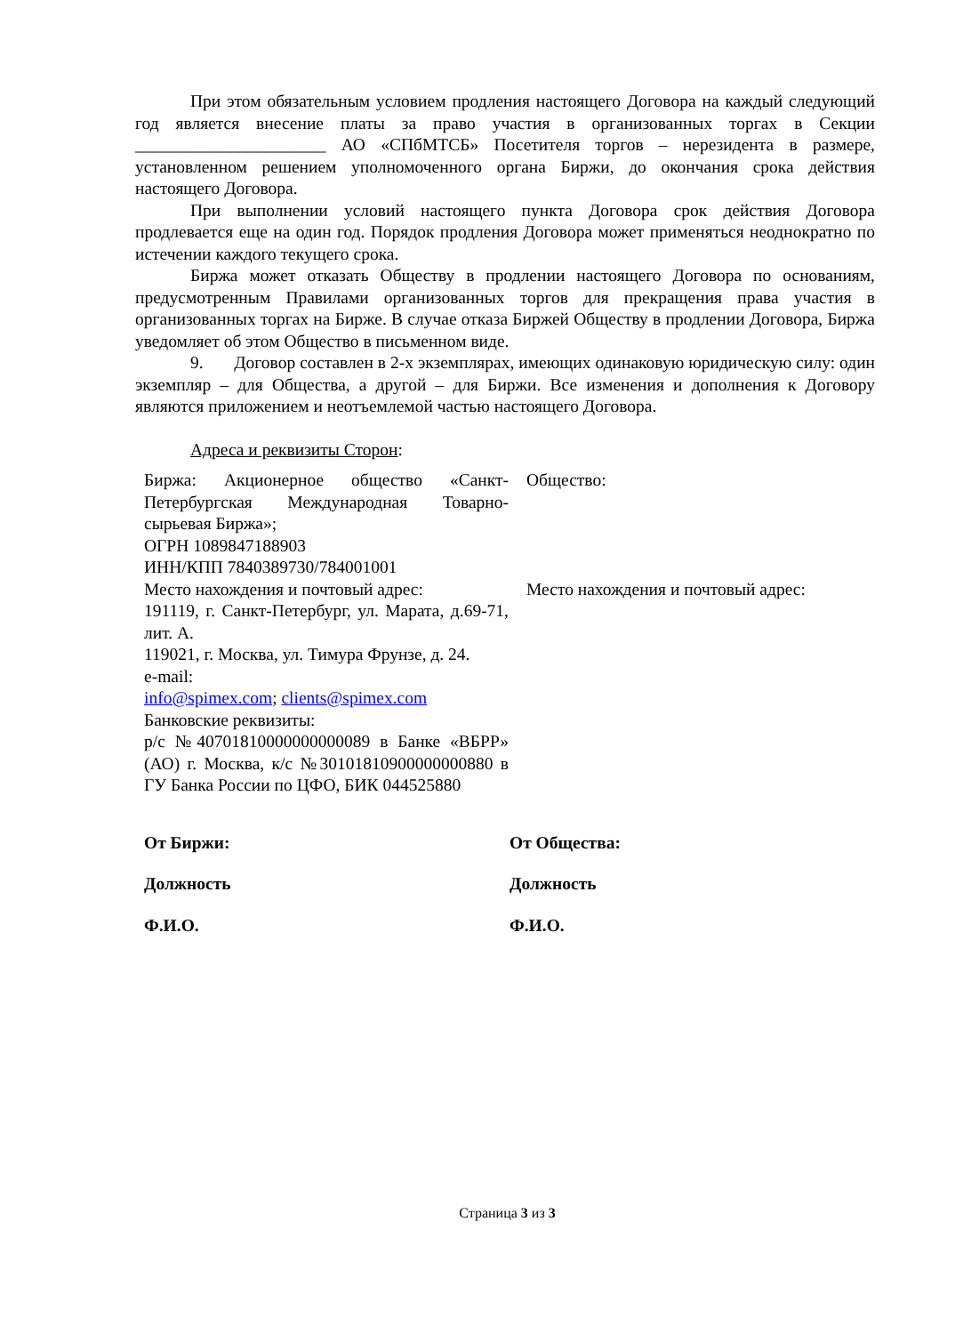При этом обязательным условием продления настоящего Договора на каждый следующий год является внесение платы за право участия в организованных торгах в Секции ______________________ АО «СПбМТСБ» Посетителя торгов – нерезидента в размере, установленном решением уполномоченного органа Биржи, до окончания срока действия настоящего Договора.
При выполнении условий настоящего пункта Договора срок действия Договора продлевается еще на один год. Порядок продления Договора может применяться неоднократно по истечении каждого текущего срока.
Биржа может отказать Обществу в продлении настоящего Договора по основаниям, предусмотренным Правилами организованных торгов для прекращения права участия в организованных торгах на Бирже. В случае отказа Биржей Обществу в продлении Договора, Биржа уведомляет об этом Общество в письменном виде.
9. Договор составлен в 2-х экземплярах, имеющих одинаковую юридическую силу: один экземпляр – для Общества, а другой – для Биржи. Все изменения и дополнения к Договору являются приложением и неотъемлемой частью настоящего Договора.
Адреса и реквизиты Сторон:
Биржа: Акционерное общество «Санкт-Петербургская Международная Товарно-сырьевая Биржа»;
ОГРН 1089847188903
ИНН/КПП 7840389730/784001001
Место нахождения и почтовый адрес:
191119, г. Санкт-Петербург, ул. Марата, д.69-71, лит. А.
119021, г. Москва, ул. Тимура Фрунзе, д. 24.
e-mail:
info@spimex.com; clients@spimex.com
Банковские реквизиты:
р/с №40701810000000000089 в Банке «ВБРР» (АО) г. Москва, к/с №30101810900000000880 в ГУ Банка России по ЦФО, БИК 044525880
Общество:
Место нахождения и почтовый адрес:
От Биржи:
Должность
Ф.И.О.
От Общества:
Должность
Ф.И.О.
Страница 3 из 3